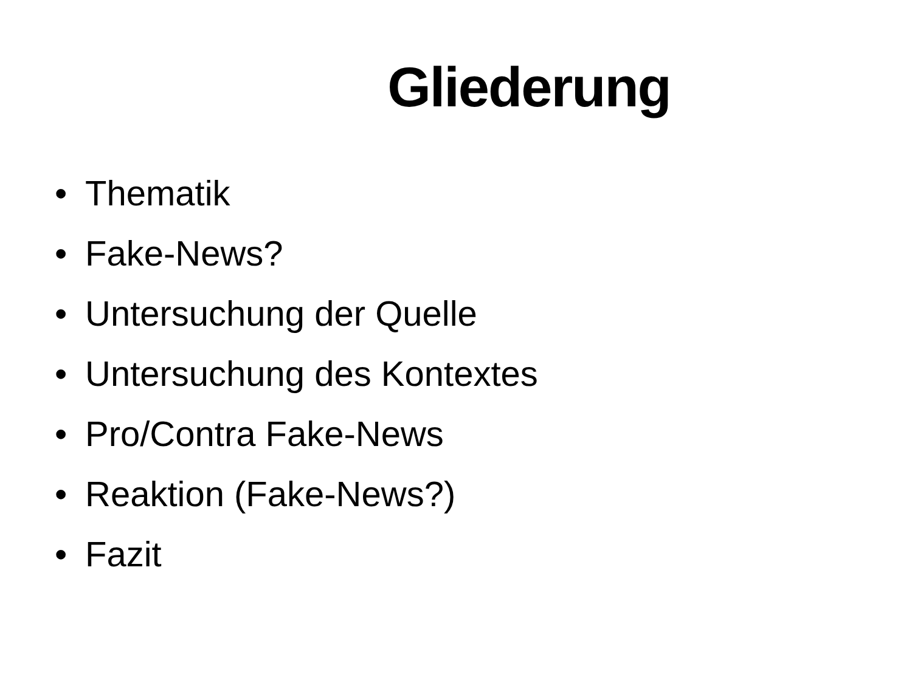Gliederung
• Thematik
• Fake-News?
• Untersuchung der Quelle
• Untersuchung des Kontextes
• Pro/Contra Fake-News
• Reaktion (Fake-News?)
• Fazit